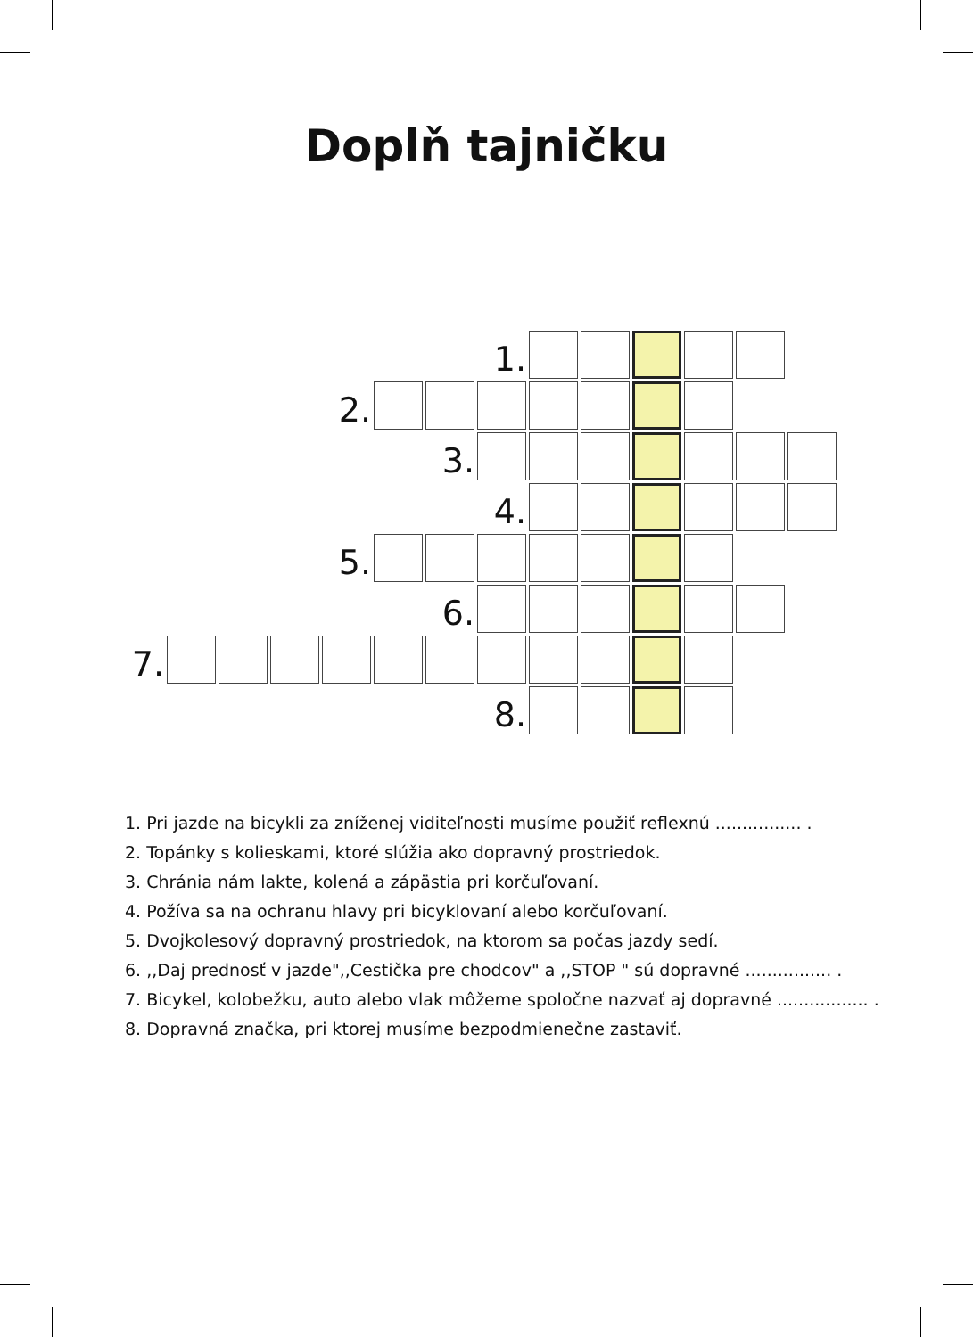Doplň tajničku
| | | | | | | | 1. | | | | | | |
| | | | | 2. | | | | | | | | | |
| | | | | | | 3. | | | | | | | |
| | | | | | | | 4. | | | | | | |
| | | | | 5. | | | | | | | | | |
| | | | | | | 6. | | | | | | | |
| 7. | | | | | | | | | | | | | |
| | | | | | | | 8. | | | | | | |
1. Pri jazde na bicykli za zníženej viditeľnosti musíme použiť reflexnú ................ .
2. Topánky s kolieskami, ktoré slúžia ako dopravný prostriedok.
3. Chránia nám lakte, kolená a zápästia pri korčuľovaní.
4. Požíva sa na ochranu hlavy pri bicyklovaní alebo korčuľovaní.
5. Dvojkolesový dopravný prostriedok, na ktorom sa počas jazdy sedí.
6. ,,Daj prednosť v jazde",,Cestička pre chodcov" a ,,STOP " sú dopravné ................ .
7. Bicykel, kolobežku, auto alebo vlak môžeme spoločne nazvať aj dopravné ................. .
8. Dopravná značka, pri ktorej musíme bezpodmienečne zastaviť.